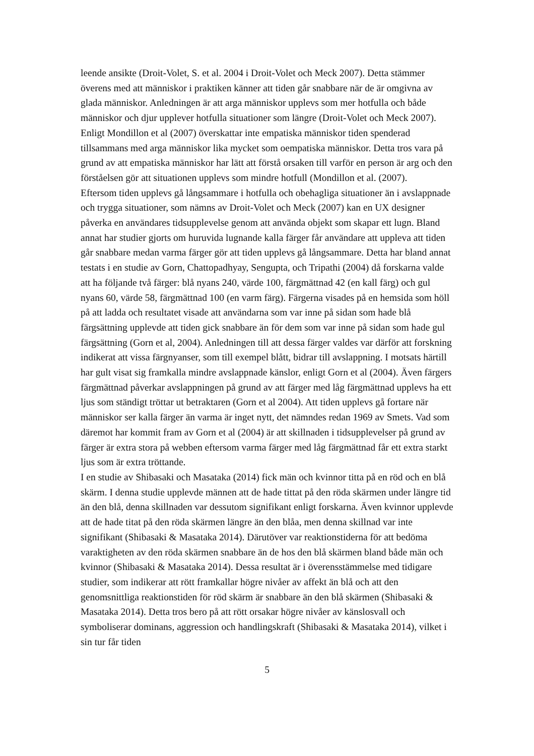leende ansikte (Droit-Volet, S. et al. 2004 i Droit-Volet och Meck 2007). Detta stämmer överens med att människor i praktiken känner att tiden går snabbare när de är omgivna av glada människor. Anledningen är att arga människor upplevs som mer hotfulla och både människor och djur upplever hotfulla situationer som längre (Droit-Volet och Meck 2007). Enligt Mondillon et al (2007) överskattar inte empatiska människor tiden spenderad tillsammans med arga människor lika mycket som oempatiska människor. Detta tros vara på grund av att empatiska människor har lätt att förstå orsaken till varför en person är arg och den förståelsen gör att situationen upplevs som mindre hotfull (Mondillon et al. (2007).
Eftersom tiden upplevs gå långsammare i hotfulla och obehagliga situationer än i avslappnade och trygga situationer, som nämns av Droit-Volet och Meck (2007) kan en UX designer påverka en användares tidsupplevelse genom att använda objekt som skapar ett lugn. Bland annat har studier gjorts om huruvida lugnande kalla färger får användare att uppleva att tiden går snabbare medan varma färger gör att tiden upplevs gå långsammare. Detta har bland annat testats i en studie av Gorn, Chattopadhyay, Sengupta, och Tripathi (2004) då forskarna valde att ha följande två färger: blå nyans 240, värde 100, färgmättnad 42 (en kall färg) och gul nyans 60, värde 58, färgmättnad 100 (en varm färg). Färgerna visades på en hemsida som höll på att ladda och resultatet visade att användarna som var inne på sidan som hade blå färgsättning upplevde att tiden gick snabbare än för dem som var inne på sidan som hade gul färgsättning (Gorn et al, 2004). Anledningen till att dessa färger valdes var därför att forskning indikerat att vissa färgnyanser, som till exempel blått, bidrar till avslappning. I motsats härtill har gult visat sig framkalla mindre avslappnade känslor, enligt Gorn et al (2004). Även färgers färgmättnad påverkar avslappningen på grund av att färger med låg färgmättnad upplevs ha ett ljus som ständigt tröttar ut betraktaren (Gorn et al 2004). Att tiden upplevs gå fortare när människor ser kalla färger än varma är inget nytt, det nämndes redan 1969 av Smets. Vad som däremot har kommit fram av Gorn et al (2004) är att skillnaden i tidsupplevelser på grund av färger är extra stora på webben eftersom varma färger med låg färgmättnad får ett extra starkt ljus som är extra tröttande.
I en studie av Shibasaki och Masataka (2014) fick män och kvinnor titta på en röd och en blå skärm. I denna studie upplevde männen att de hade tittat på den röda skärmen under längre tid än den blå, denna skillnaden var dessutom signifikant enligt forskarna. Även kvinnor upplevde att de hade titat på den röda skärmen längre än den blåa, men denna skillnad var inte signifikant (Shibasaki & Masataka 2014). Därutöver var reaktionstiderna för att bedöma varaktigheten av den röda skärmen snabbare än de hos den blå skärmen bland både män och kvinnor (Shibasaki & Masataka 2014). Dessa resultat är i överensstämmelse med tidigare studier, som indikerar att rött framkallar högre nivåer av affekt än blå och att den genomsnittliga reaktionstiden för röd skärm är snabbare än den blå skärmen (Shibasaki & Masataka 2014). Detta tros bero på att rött orsakar högre nivåer av känslosvall och symboliserar dominans, aggression och handlingskraft (Shibasaki & Masataka 2014), vilket i sin tur får tiden
5